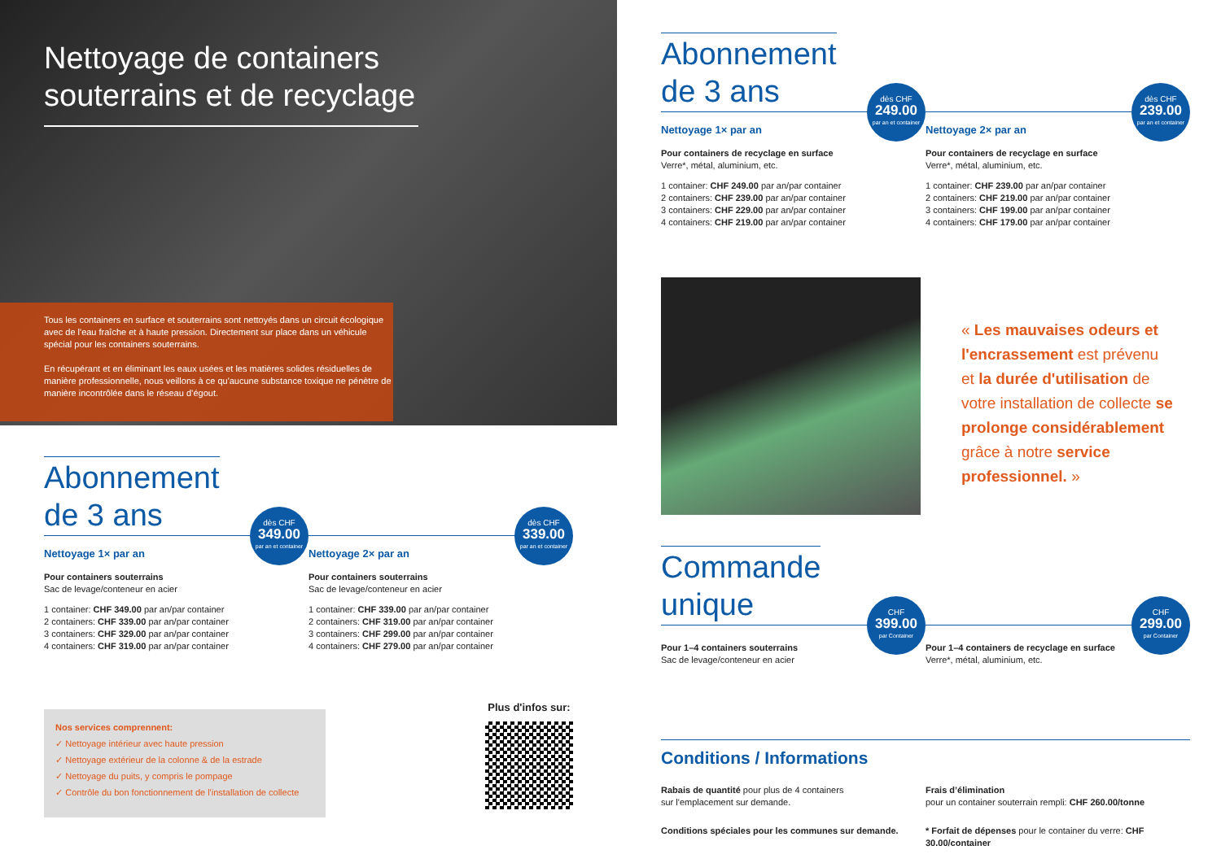Nettoyage de containers souterrains et de recyclage
Tous les containers en surface et souterrains sont nettoyés dans un circuit écologique avec de l'eau fraîche et à haute pression. Directement sur place dans un véhicule spécial pour les containers souterrains.
En récupérant et en éliminant les eaux usées et les matières solides résiduelles de manière professionnelle, nous veillons à ce qu'aucune substance toxique ne pénètre de manière incontrôlée dans le réseau d’égout.
Abonnement
de 3 ans
dès CHF
349.00
par an et container
Nettoyage 1× par an
Pour containers souterrains
Sac de levage/conteneur en acier
1 container: CHF 349.00 par an/par container
2 containers: CHF 339.00 par an/par container
3 containers: CHF 329.00 par an/par container
4 containers: CHF 319.00 par an/par container
dès CHF
339.00
par an et container
Nettoyage 2× par an
Pour containers souterrains
Sac de levage/conteneur en acier
1 container: CHF 339.00 par an/par container
2 containers: CHF 319.00 par an/par container
3 containers: CHF 299.00 par an/par container
4 containers: CHF 279.00 par an/par container
Nos services comprennent:
✓ Nettoyage intérieur avec haute pression
✓ Nettoyage extérieur de la colonne & de la estrade
✓ Nettoyage du puits, y compris le pompage
✓ Contrôle du bon fonctionnement de l'installation de collecte
Plus d'infos sur:
Abonnement
de 3 ans
dès CHF
249.00
par an et container
Nettoyage 1× par an
Pour containers de recyclage en surface
Verre*, métal, aluminium, etc.
1 container: CHF 249.00 par an/par container
2 containers: CHF 239.00 par an/par container
3 containers: CHF 229.00 par an/par container
4 containers: CHF 219.00 par an/par container
dès CHF
239.00
par an et container
Nettoyage 2× par an
Pour containers de recyclage en surface
Verre*, métal, aluminium, etc.
1 container: CHF 239.00 par an/par container
2 containers: CHF 219.00 par an/par container
3 containers: CHF 199.00 par an/par container
4 containers: CHF 179.00 par an/par container
« Les mauvaises odeurs et l'encrassement est prévenu et la durée d'utilisation de votre installation de collecte se prolonge considérablement grâce à notre service professionnel. »
Commande
unique
CHF
399.00
par Container
Pour 1–4 containers souterrains
Sac de levage/conteneur en acier
CHF
299.00
par Container
Pour 1–4 containers de recyclage en surface
Verre*, métal, aluminium, etc.
Conditions / Informations
Rabais de quantité pour plus de 4 containers
sur l'emplacement sur demande.
Conditions spéciales pour les communes sur demande.
Frais d’élimination
pour un container souterrain rempli: CHF 260.00/tonne
* Forfait de dépenses pour le container du verre: CHF 30.00/container